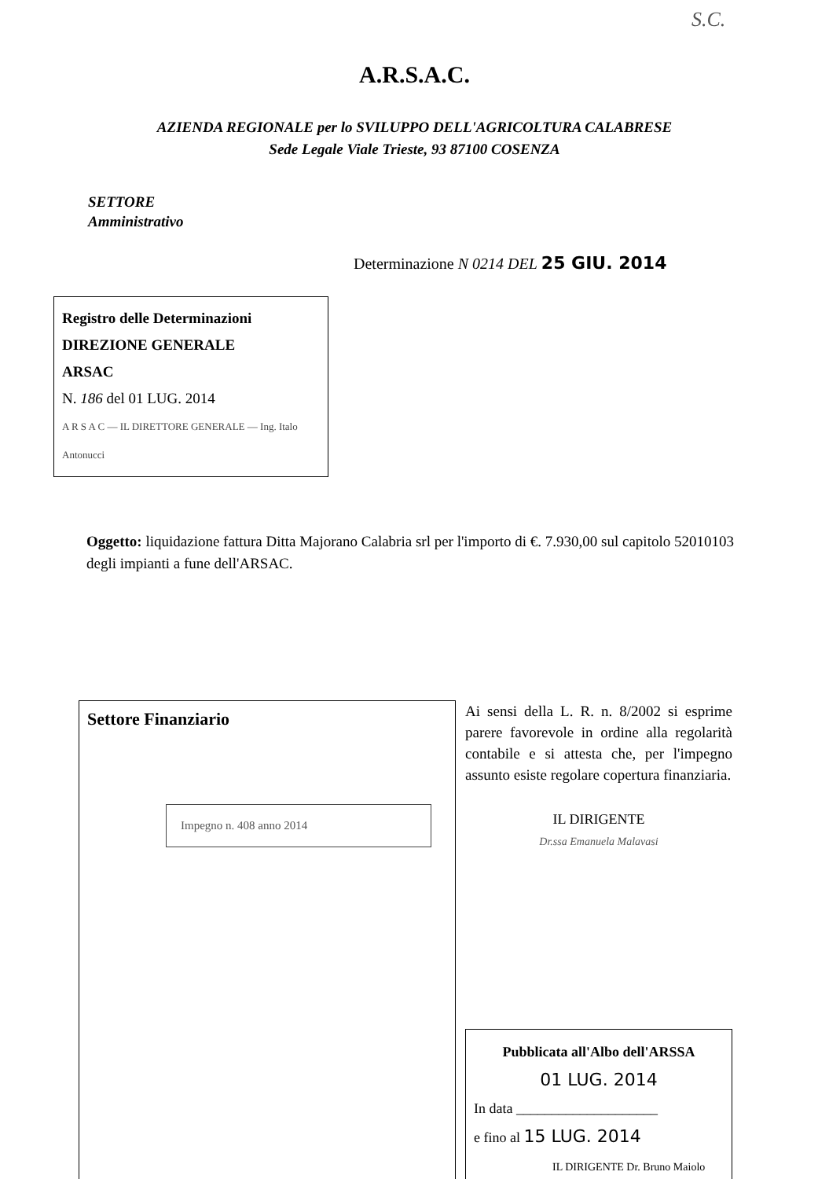S.C.
A.R.S.A.C.
AZIENDA REGIONALE per lo SVILUPPO DELL'AGRICOLTURA CALABRESE
Sede Legale Viale Trieste, 93 87100 COSENZA
SETTORE
Amministrativo
Determinazione N 0214 DEL 25 GIU. 2014
Registro delle Determinazioni
DIREZIONE GENERALE
ARSAC
N. 186 del 01 LUG. 2014
A R S A C — IL DIRETTORE GENERALE — Ing. Italo Antonucci
Oggetto: liquidazione fattura Ditta Majorano Calabria srl per l'importo di €. 7.930,00 sul capitolo 52010103 degli impianti a fune dell'ARSAC.
Settore Finanziario
Impegno n. 408 anno 2014
Ai sensi della L. R. n. 8/2002 si esprime parere favorevole in ordine alla regolarità contabile e si attesta che, per l'impegno assunto esiste regolare copertura finanziaria.
IL DIRIGENTE
Dr.ssa Emanuela Malavasi
Pubblicata all'Albo dell'ARSSA
01 LUG. 2014
In data ____________________
e fino al 15 LUG. 2014
IL DIRIGENTE Dr. Bruno Maiolo